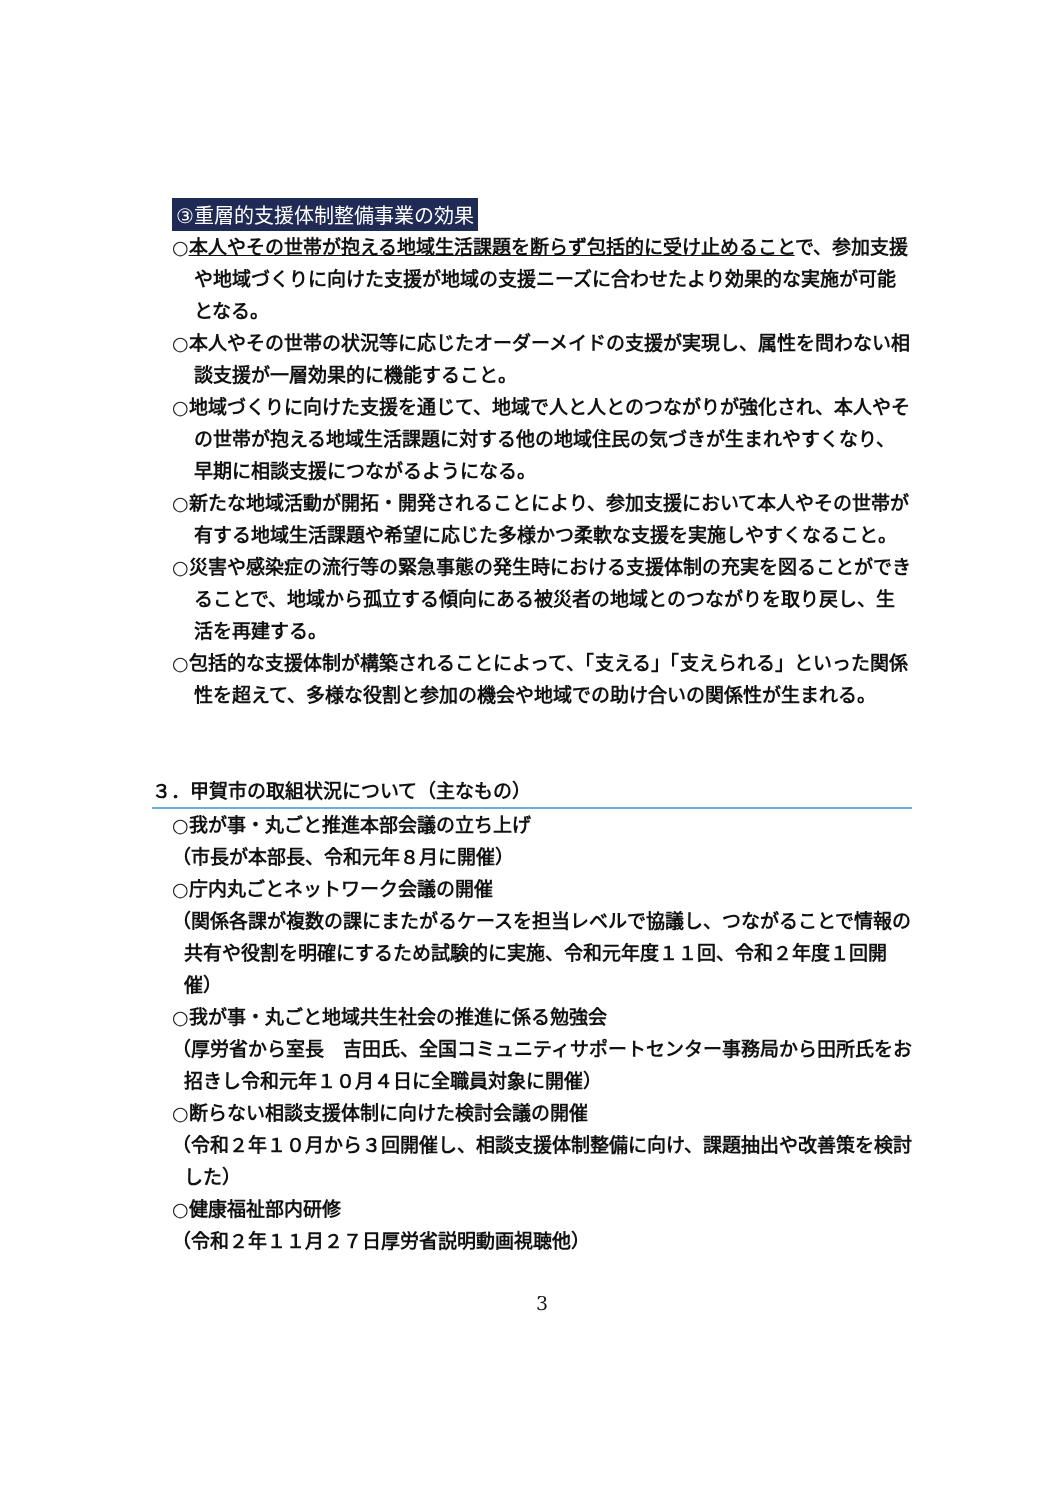③重層的支援体制整備事業の効果
○本人やその世帯が抱える地域生活課題を断らず包括的に受け止めることで、参加支援や地域づくりに向けた支援が地域の支援ニーズに合わせたより効果的な実施が可能となる。
○本人やその世帯の状況等に応じたオーダーメイドの支援が実現し、属性を問わない相談支援が一層効果的に機能すること。
○地域づくりに向けた支援を通じて、地域で人と人とのつながりが強化され、本人やその世帯が抱える地域生活課題に対する他の地域住民の気づきが生まれやすくなり、早期に相談支援につながるようになる。
○新たな地域活動が開拓・開発されることにより、参加支援において本人やその世帯が有する地域生活課題や希望に応じた多様かつ柔軟な支援を実施しやすくなること。
○災害や感染症の流行等の緊急事態の発生時における支援体制の充実を図ることができることで、地域から孤立する傾向にある被災者の地域とのつながりを取り戻し、生活を再建する。
○包括的な支援体制が構築されることによって、「支える」「支えられる」といった関係性を超えて、多様な役割と参加の機会や地域での助け合いの関係性が生まれる。
３．甲賀市の取組状況について（主なもの）
○我が事・丸ごと推進本部会議の立ち上げ
（市長が本部長、令和元年８月に開催）
○庁内丸ごとネットワーク会議の開催
（関係各課が複数の課にまたがるケースを担当レベルで協議し、つながることで情報の共有や役割を明確にするため試験的に実施、令和元年度１１回、令和２年度１回開催）
○我が事・丸ごと地域共生社会の推進に係る勉強会
（厚労省から室長　吉田氏、全国コミュニティサポートセンター事務局から田所氏をお招きし令和元年１０月４日に全職員対象に開催）
○断らない相談支援体制に向けた検討会議の開催
（令和２年１０月から３回開催し、相談支援体制整備に向け、課題抽出や改善策を検討した）
○健康福祉部内研修
（令和２年１１月２７日厚労省説明動画視聴他）
3